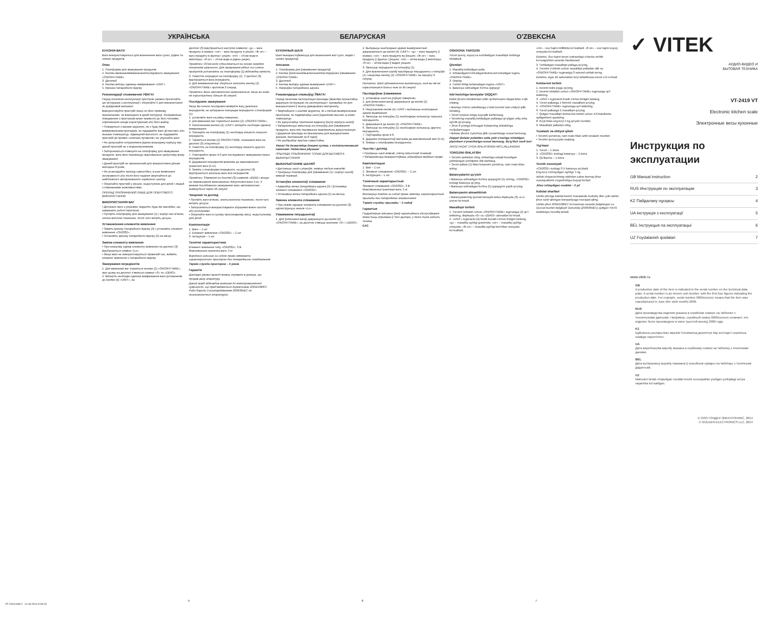УКРАЇНСЬКА
КУХОННІ ВАГИ
Ваги використовуються для визначення ваги сухих, рідких та сипких продуктів.
Опис
1. Платформа для зважування продуктів
2. Кнопка вмикання/вимикнення/послідовного зважування «ON/OFF/TARE»
3. Дисплей
4. Кнопка вибору одиниць вимірювання «UNIT»
5. Кришка батарейного відсіку
Рекомендації споживачеві УВАГА!
Перед початком експлуатації пристрою уважно прочитайте цю інструкцію з експлуатації і зберігайте її для використання як довідковий матеріал.
Використовуйте пристрій лише по його прямому призначенню, як викладено в даній інструкції. Неправильне поводження з пристроєм може привести до його поломки, спричинення шкоди користувачеві або його майну.
• Поводиться з вагами акуратно, як з будь-яким вимірювальним приладом, не піддавайте ваги дії високих або низьких температур, підвищеній вологості, не піддавайте пристрій дії прямих сонячних променів і не упускайте ваги.
• Не допускайте потрапляння рідини всередину корпусу ваг; даний пристрій не є водонепроникним.
• Забороняється поміщати на платформу для зважування продукти, вага яких перевищує максимально допустиму межу зважування.
• Даний пристрій не призначений для використання дітьми молодше 8 років.
• Не розкладайте прилад самостійно, в разі виявлення несправності або після його падіння звертайтеся до найближчого авторизованого сервісного центру.
• Зберігайте пристрій у місцях, недоступних для дітей і людей з обмеженими можливостями.
ПРИЛАД ПРИЗНАЧЕНИЙ ЛИШЕ ДЛЯ ПОБУТОВОГО ВИКОРИСТАННЯ
ВИКОРИСТАННЯ ВАГ
• Дістаньте ваги з упаковки, видаліть будь-які наклейки, що заважають роботі пристрою.
• Протріть платформу для зважування (1) і корпус ваг м'якою, злегка вологою тканиною, після чого витріть досуха.
Установлення елементів живлення
• Зніміть кришку батарейного відсіку (5) і установіть елемент живлення «CR2032».
• Установіть кришку батарейного відсіку (5) на місце.
Заміна елементу живлення
• При низькому заряді елементу живлення на дисплеї (3) відобразиться символ «Lo».
• Якщо ваги не використовуються тривалий час, вийміть елемент живлення з батарейного відсіку.
Зважування інгредієнтів
1. Для вмикання ваг торкніться кнопки (2) «ON/OFF/TARE», при цьому на дисплеї з'явиться символ «0» та «ZERO».
2. Виберіть необхідні одиниці вимірювання ваги дотиканням до кнопки (4) «UNIT», на
дисплеї (3) відобразяться наступні символи: «g» – вага продукту в грамах; «oz» – вага продукту в унціях; «lb oz» – вага продукту в фунтах і унціях; «ml» – об'єм води в мілілітрах; «fl oz» – об'єм води в рідких унціях.
Примітки: Об'єм води обчислюється на основі середніх показників щільності. Для зважування рідких та сипких продуктів установіть на платформу (1) відповідну ємність.
3. Помістіть інгредієнт на платформу (1). У дисплеї (3) відобразиться вага інгредієнта.
4. Для вимикнення ваг зберіться натисніть кнопку (2) «ON/OFF/TARE» протягом 3 секунд.
Примітка: Ваги автоматично вимикаються, якщо ви ними не користуєтесь більше 45 секунд.
Послідовне зважування
Якщо Ви хочете послідовно виміряти вагу декількох інгредієнтів, не забираючи попередні інгредієнти з платформи (1):
1. установіть ваги на рівну поверхню;
2. для вмикання ваг торкніться кнопки (2) «ON/OFF/TARE»;
3. Натисненням кнопки (4) «UNIT» виберіть необхідні одиниці вимірювання.
4. Покладіть на платформу (1) необхідну кількість першого інгредієнта.
5. Торкніться кнопки (2) ON/OFF/TARE, показання ваги на дисплеї (3) обнуляться.
6. Помістіть на платформу (1) необхідну кількість другого інгредієнта.
7. Повторюйте кроки 4-6 для послідовного зважування інших інгредієнтів.
8. Додавання інгредієнтів можливе до максимальної граничної ваги (5 кг).
9. Зніміть з платформи інгредієнти, на дисплеї (3) відобразиться загальна вага всіх інгредієнтів.
Примітки: З'явлення на дисплеї (3) символів «EEEE» вказує на перевищення максимально допустимої ваги 5 кг. У режимі послідовного зважування ваги автоматично вимкнуться через 45 секунд.
Чищення та догляд
• Протріть ваги м'якою, злегка вологою тканиною, після чого витріть досуха.
• Забороняється використовувати абразивні миючі засоби або розчинники.
• Зберігайте ваги в сухому прохолодному місці, недоступному для дітей.
Комплектація
1. Ваги – 1 шт.
2. Елемент живлення «CR2032» – 2 шт.
3. Інструкція – 1 шт.
Технічні характеристики
Елемент живлення типу «CR2032», 3 В
Максимальна гранична вага: 5 кг
Виробник залишає за собою право змінювати характеристики пристрою без попереднього повідомлення
Термін служби пристрою – 5 років
Гарантія
Докладні умови гарантії можна отримати в дилера, що продав дану апаратуру.
Даний виріб відповідає вимогам до електромагнітної сумісності, що пред'являються директивою 2004/108/ЄС Ради Європи й розпорядженням 2006/95/ЕС по низьковольтних апаратурах.
5
БЕЛАРУСКАЯ
КУХОННЫЯ ШАЛІ
Шалі выкарыстоўваюцца для вызначэння вагі сухіх, вадкіх і сыпкіх прадуктаў.
Апісанне
1. Платформа для ўзважвання прадуктаў
2. Кнопка ўключэння/выключэння/паслядоўнага ўзважвання «ON/OFF/TARE»
3. Дысплей
4. Кнопка выбару адзінак вымярэння «UNIT»
5. Накрыўка батарэйнага адсека
Рэкамендацыі спажыўцу ЎВАГА!
Перад пачаткам эксплуатацыі прылады ўважліва прачытайце дадзеную інструкцыю па эксплуатацыі і захавайце яе для выкарыстання ў якасці даведкавага матэрыялу.
• Звяртайцеся з шалямі акуратна, як з любым вымяральным прыборам, не падвяргайце шалі ўздзеянню высокіх ці нізкіх тэмператур.
• Не дапушчайце траплення вадкасці ўнутр корпуса шаляў.
• Забараняецца змяшчаць на пляцоўку для ўзважвання прадукты, вага якіх перавышае максімальна дапушчальную.
• Дадзеная прылада не прызначана для выкарыстання дзецьмі, малодшымі за 8 гадоў.
• Не разбірайце прыбор самастойна.
Увага! Не дазваляйце дзецям гуляць з поліэтыленавымі пакетамі. Небяспека ўдушша!
ПРЫЛАДА ПРЫЗНАЧАНА ТОЛЬКІ ДЛЯ БЫТАВОГА ВЫКАРЫСТАННЯ
ВЫКАРЫСТАННЕ ШАЛЯЎ
• Дастаньце шалі з упакоўкі, зніміце любыя наклейкі.
• Пратрыце платформу для ўзважвання (1) і корпус шаляў мяккай тканінай.
Устаноўка элементаў сілкавання
• Адкрыйце вечка батарэйнага адсека (5) і ўстанавіце элемент сілкавання «CR2032».
• Устанавіце вечка батарэйнага адсека (5) на месца.
Замена элемента сілкавання
• Пры нізкім зарадзе элемента сілкавання на дысплеі (3) адлюструецца значок «Lo».
Узважванне інгрэдыентаў
1. Для ўключэння вагаў дакраніцеся да кнопкі (2) «ON/OFF/TARE», на дысплеі з'явіцца значэнне «0» і «ZERO».
2. Выберыце неабходныя адзінкі вымярэння вагі дакранаючыся да кнопкі (4) «UNIT»: «g» – вага прадукту ў грамах; «oz» – вага прадукту ва ўнцыях; «lb oz» – вага прадукту ў фунтах і ўнцыях; «ml» – аб'ём вады ў мілілітрах; «fl oz» – аб'ём вады ў вадкіх унцыях.
3. Змясціце інгрэдыент на пляцоўку (1).
4. Для выключэння шаляў прыбярыце інгрэдыенты з пляцоўкі (1) і націсніце кнопку (2) «ON/OFF/TARE» на працягу 3 секунд.
Нататка: Шалі аўтаматычна выключацца, калі вы імі не карыстаецеся больш чым за 45 секунд.
Паслядоўнае ўзважванне
1. устанавіце шалі на роўную паверхню;
2. для ўключэння вагаў дакраніцеся да кнопкі (2) «ON/OFF/TARE»;
3. Націсканнем кнопкі (4) «UNIT» выберыце неабходныя адзінкі вымярэння.
4. Змясціце на пляцоўку (1) неабходную колькасць першага інгрэдыента.
5. Дакраніцеся да кнопкі (2) «ON/OFF/TARE».
6. Змясціце на пляцоўку (1) неабходную колькасць другога інгрэдыента.
7. Паўтарайце крокі 4-6.
8. Даданне інгрэдыентаў магчыма да максімальнай вагі (5 кг).
9. Зніміце з платформы інгрэдыенты.
Чыстка і догляд
• Пратрыце шалі мяккай, злёгку вільготнай тканінай.
• Забараняецца выкарыстоўваць абразіўныя мыйныя сродкі.
Камплектацыя
1. Вагі – 1 шт.
2. Элемент сілкавання «CR2032» – 2 шт.
3. Інструкцыя – 1 шт.
Тэхнічныя характарыстыкі
Элемент сілкавання «CR2032», 3 В
Максімальная гранічная вага: 5 кг
Вытворца пакідае за сабой права змяняць характарыстыкі прылады без папярэдняга апавяшчэння
Тэрмін службы прылады – 5 гадоў
Гарантыя
Падрабязныя апісанне ўмоў гарантыйнага абслугоўвання можа быць атрымана ў таго дылера, у якога была набыта тэхніка.
ЕАС
6
O'ZBEKCHA
OSHXONA TAROZISI
Torozi quruq, suyuq va sochiladigan masalliqni tortishga ishlatiladi.
Qismlari
1. Masalliq tortiladigan palla
2. Ishlatadigan/o'chiradigan/ketma-ket tortadigan tugma «ON/OFF/TARE»
3. Display
4. Tortish birligi tanlanadigan tugma «UNIT»
5. Batareya solinadigan bo'lma qopqog'i
Iste'molchiga tavsiyalar DIQQAT!
Elektr jihozni ishlatishdan oldin qo'llanmasini diqqat bilan o'qib chiqing.
• Boshqa o'lchov asboblariga o'xlab torozini ham ehtiyot qilib ishlating.
• Torozi korpusi ichiga suyuqlik tushirmang.
• Torozining masalliq tortiladigan pallasiga qo'yilgan ortiq ortiq og'irlik qo'ymang.
• Jihoz 8 yoshga to'lmagan bolalarning ishlatishiga mo'ljallanmagan.
• Bolalar jihozni o'yinchoq qilib o'ynashlariga ruxsat bermang.
Diqqat! Bolalar polietilen xalta yoki o'rashga ishlatilgan plyonkani o'ynashlariga ruxsat bermang. Bo'g'ilish xavfi bor!
JIHOZ FAQAT UYDA ISHLATISHGA MO'LJALLANGAN
TOROZINI ISHLATISH
• Torozini qutisidan oling, ishlashiga xalaqit beradigan yelimlangan yorliqlarini olib tashlang.
• Torozi pallasi (1) bilan korpusini yumshoq, nam mato bilan arting.
Batareyalarini qo'yish
• Batareya solinadigan bo'lma qopqog'ini (5) oching, «CR2032» turdagi batareya qo'ying.
• Batareya solinadigan bo'lma (5) qopqog'ini yopib qo'ying.
Batareyasini almashtirish
• Batareyalarining quvvati kamayib ketsa displeyda (3) «Lo» yozuvi ko'rinadi.
Masalliqni tortish
1. Torozini ishlatish uchun «ON/OFF/TARE» tugmasiga (2) qo'l tekkizing, displeyda «0» va «ZERO» alomatlari ko'rinadi.
2. «UNIT» tugmasini (4) bosib kerakli o'lchov birligini tanlang: «g» – masalliq og'irligi grammda; «oz» – masalliq og'irligi unsiyada; «lb oz» – masalliq og'irligi funt bilan unsiyada ko'rsatiladi;
«ml» – suv hajmi millilitrda ko'rsatiladi; «fl oz» – suv hajmi suyuq unsiyada ko'rsatiladi;
Eslatma: Suv hajmi torozi xotirasidagi o'rtacha zichlik ko'rsatgichlari asosida hisoblanadi.
3. Tortiladigan masalliqni pallaga qo'ying.
4. Torozini o'chirish uchun masalliqni palladan olib va «ON/OFF/TARE» tugmasiga 3 sekund ushlab turing.
Eslatma: Agar 45 sekunddan ko'p ishlatilmasa torozi o'zi o'chadi.
Ketma-ket tortish
1. torozini tekis joyga qo'ying.
2. torozini ishlatish uchun «ON/OFF/TARE» tugmasiga qo'l tekkizing.
3. «UNIT» tugmasini bosib o'lchov birligini tanlang.
4. Torozi pallasiga 1 birinchi masalliqni qo'ying.
5. «ON/OFF/TARE» tugmasiga qo'l tekkizing.
6. Torozi pallasiga 2 masalliqni qo'ying.
7. Qolgan masalliqni ketma-ket tortish uchun 4-6-bandlarda aytilganlarni qaytaring.
8. Ko'pi bilan eng ko'p 5 kg qo'yish mumkin.
9. Masalliqni palladan oling.
Tozalash va ehtiyot qilish
• Torozini yumshoq, nam mato bilan artib tozalash mumkin.
• Torozini quruq joyda saqlang.
Yig'masi
1. Torozi – 1 dona
2. «CR2032» turidagi batareya – 2 dona
3. Qo'llanma – 1 dona
Texnik xususiyati
«CR2032» turidagi 3 V batareya qo'yiladi
Eng ko'p o'lchaydigan og'irligi: 5 kg
Ishlab chiqaruvchining oldindan xabar bermay jihoz xususiyatlarini o'zgartirishga huquqi bo'ladi.
Jihoz ishlaydigan muddat – 5 yil
Kafolat shartlari
Ushbu jihozga kafolat berish masalasida hududiy diler yoki ushbu jihoz xarid qiningan kompaniyaga murojaat qiling.
Ushbu jihoz 2004/108/EC Ko'rsatmasi asosida belgilangan va Quvvat kuchini belgilash Qonunida (2006/95/EC) aytilgan YAXS talablariga muvofiq keladi.
7
✓ VITEK
АУДИО-ВИДЕО И
БЫТОВАЯ ТЕХНИКА
VT-2419 VT
Electronic kitchen scale
Электронные весы кухонные
Инструкция по эксплуатации
| GB Manual instruction | 2 |
| RUS Инструкция по эксплуатации | 3 |
| KZ Пайдалану нұсқасы | 4 |
| UA Інструкція з експлуатації | 5 |
| BEL Інструкцыя па эксплуатацыі | 6 |
| UZ Foydalanish qoidalari | 7 |
www.vitek.ru
GB
A production date of the item is indicated in the serial number on the technical data plate. A serial number is an eleven-unit number, with the first four figures indicating the production date. For example, serial number 0606xxxxxxx means that the item was manufactured in June (the sixth month) 2006.
RUS
Дата производства изделия указана в серийном номере на табличке с техническими данными. Например, серийный номер 0606xxxxxxx означает, что изделие было произведено в июне (шестой месяц) 2006 года.
KZ
Бұйымның шығарылған мерзімі техникалық деректері бар кестедегі сериялық нөмірде көрсетілген.
UA
Дата виробництва виробу вказана в серійному номері на табличці з технічними даними.
BEL
Дата вытворчасці вырабу паказана ў серыйным нумары на таблічцы з тэхнічнымі дадзенымі.
UZ
Mahsulot ishlab chiqarilgan muddat texnik xususiyatlari yozilgan yorliqdagi seriya raqamida ko'rsatilgan.
© ООО ГОЛДЕР-ЭЛЕКТРОНИКС, 2014
© GOLDER-ELECTRONICS LLC, 2014
VT-2419.indd 2 12.03.2014 9:49:15